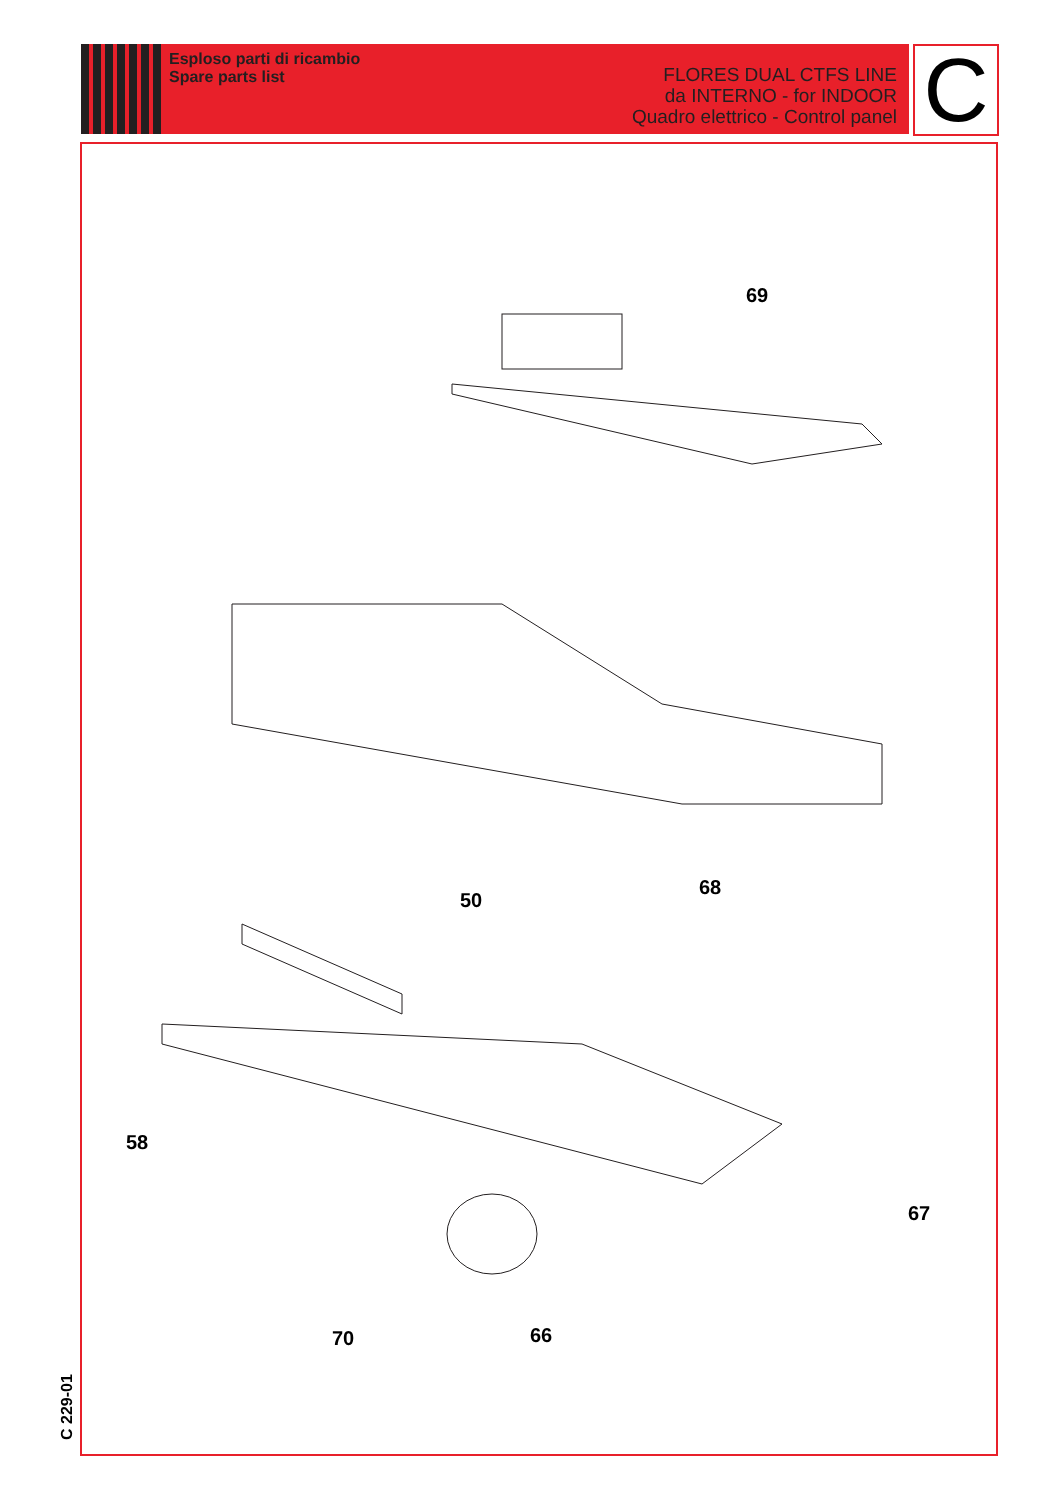Esploso parti di ricambio
Spare parts list
FLORES DUAL CTFS LINE
da INTERNO - for INDOOR
Quadro elettrico - Control panel
C
69
68
50
58
67
70 66
C 229-01